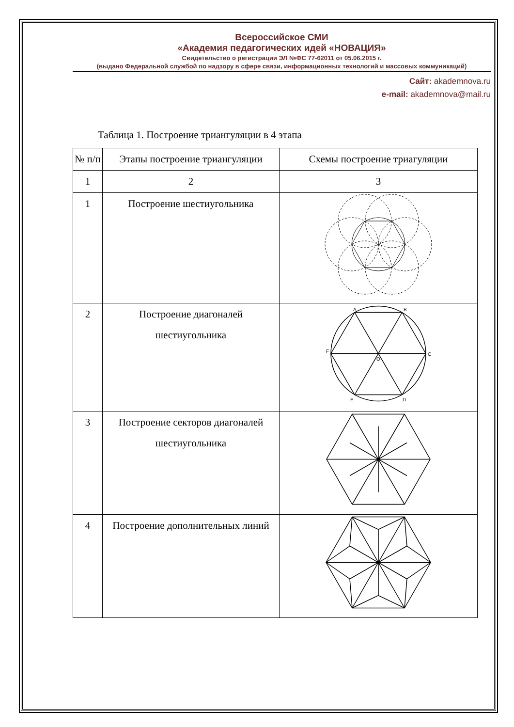Всероссийское СМИ
«Академия педагогических идей «НОВАЦИЯ»
Свидетельство о регистрации ЭЛ №ФС 77-62011 от 05.06.2015 г.
(выдано Федеральной службой по надзору в сфере связи, информационных технологий и массовых коммуникаций)
Сайт: akademnova.ru
e-mail: akademnova@mail.ru
Таблица 1. Построение триангуляции в 4 этапа
| № п/п | Этапы построение триангуляции | Схемы построение триагуляции |
| 1 | 2 | 3 |
| 1 | Построение шестиугольника | |
| 2 | Построение диагоналей шестиугольника | A B C D E F O |
| 3 | Построение секторов диагоналей шестиугольника | |
| 4 | Построение дополнительных линий | |